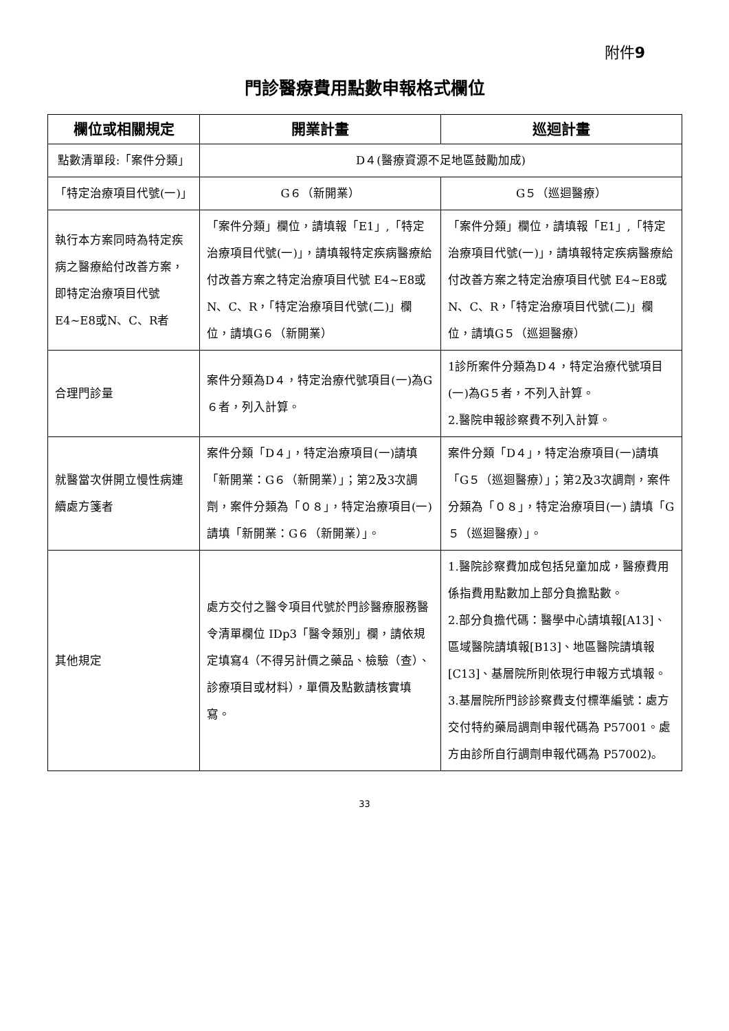附件9
門診醫療費用點數申報格式欄位
| 欄位或相關規定 | 開業計畫 | 巡迴計畫 |
| --- | --- | --- |
| 點數清單段:「案件分類」 | D４(醫療資源不足地區鼓勵加成) | |
| 「特定治療項目代號(一)」 | G６（新開業） | G５（巡迴醫療） |
| 執行本方案同時為特定疾病之醫療給付改善方案，即特定治療項目代號 E4~E8或N、C、R者 | 「案件分類」欄位，請填報「E1」,「特定治療項目代號(一)」，請填報特定疾病醫療給付改善方案之特定治療項目代號 E4~E8或 N、C、R，「特定治療項目代號(二)」欄位，請填G６（新開業） | 「案件分類」欄位，請填報「E1」,「特定治療項目代號(一)」，請填報特定疾病醫療給付改善方案之特定治療項目代號 E4~E8或 N、C、R，「特定治療項目代號(二)」欄位，請填G５（巡迴醫療） |
| 合理門診量 | 案件分類為D４，特定治療代號項目(一)為G６者，列入計算。 | 1診所案件分類為D４，特定治療代號項目(一)為G５者，不列入計算。 2.醫院申報診察費不列入計算。 |
| 就醫當次併開立慢性病連續處方箋者 | 案件分類「D４」，特定治療項目(一)請填「新開業：G６（新開業）」；第2及3次調劑，案件分類為「０８」，特定治療項目(一)請填「新開業：G６（新開業）」。 | 案件分類「D４」，特定治療項目(一)請填「G５（巡迴醫療）」；第2及3次調劑，案件分類為「０８」，特定治療項目(一) 請填「G５（巡迴醫療）」。 |
| 其他規定 | 處方交付之醫令項目代號於門診醫療服務醫令清單欄位 IDp3「醫令類別」欄，請依規定填寫4（不得另計價之藥品、檢驗（查）、診療項目或材料），單價及點數請核實填寫。 | 1.醫院診察費加成包括兒童加成，醫療費用係指費用點數加上部分負擔點數。 2.部分負擔代碼：醫學中心請填報[A13]、區域醫院請填報[B13]、地區醫院請填報[C13]、基層院所則依現行申報方式填報。 3.基層院所門診診察費支付標準編號：處方交付特約藥局調劑申報代碼為 P57001。處方由診所自行調劑申報代碼為 P57002)。 |
33